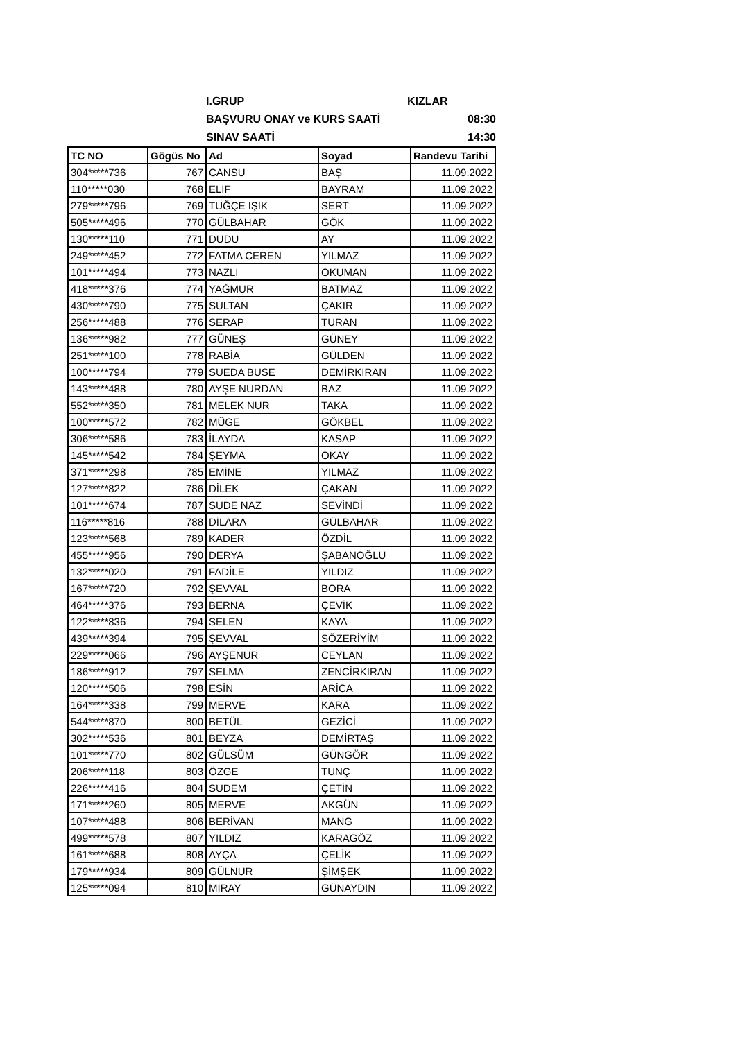I.GRUP KIZLAR
BAŞVURU ONAY ve KURS SAATİ 08:30
SINAV SAATİ 14:30
| TC NO | Gögüs No | Ad | Soyad | Randevu Tarihi |
| --- | --- | --- | --- | --- |
| 304*****736 | 767 | CANSU | BAŞ | 11.09.2022 |
| 110*****030 | 768 | ELİF | BAYRAM | 11.09.2022 |
| 279*****796 | 769 | TUĞÇE IŞIK | SERT | 11.09.2022 |
| 505*****496 | 770 | GÜLBAHAR | GÖK | 11.09.2022 |
| 130*****110 | 771 | DUDU | AY | 11.09.2022 |
| 249*****452 | 772 | FATMA CEREN | YILMAZ | 11.09.2022 |
| 101*****494 | 773 | NAZLI | OKUMAN | 11.09.2022 |
| 418*****376 | 774 | YAĞMUR | BATMAZ | 11.09.2022 |
| 430*****790 | 775 | SULTAN | ÇAKIR | 11.09.2022 |
| 256*****488 | 776 | SERAP | TURAN | 11.09.2022 |
| 136*****982 | 777 | GÜNEŞ | GÜNEY | 11.09.2022 |
| 251*****100 | 778 | RABİA | GÜLDEN | 11.09.2022 |
| 100*****794 | 779 | SUEDA BUSE | DEMİRKIRAN | 11.09.2022 |
| 143*****488 | 780 | AYŞE NURDAN | BAZ | 11.09.2022 |
| 552*****350 | 781 | MELEK NUR | TAKA | 11.09.2022 |
| 100*****572 | 782 | MÜGE | GÖKBEL | 11.09.2022 |
| 306*****586 | 783 | İLAYDA | KASAP | 11.09.2022 |
| 145*****542 | 784 | ŞEYMA | OKAY | 11.09.2022 |
| 371*****298 | 785 | EMİNE | YILMAZ | 11.09.2022 |
| 127*****822 | 786 | DİLEK | ÇAKAN | 11.09.2022 |
| 101*****674 | 787 | SUDE NAZ | SEVİNDİ | 11.09.2022 |
| 116*****816 | 788 | DİLARA | GÜLBAHAR | 11.09.2022 |
| 123*****568 | 789 | KADER | ÖZDİL | 11.09.2022 |
| 455*****956 | 790 | DERYA | ŞABANOĞLU | 11.09.2022 |
| 132*****020 | 791 | FADİLE | YILDIZ | 11.09.2022 |
| 167*****720 | 792 | ŞEVVAL | BORA | 11.09.2022 |
| 464*****376 | 793 | BERNA | ÇEVİK | 11.09.2022 |
| 122*****836 | 794 | SELEN | KAYA | 11.09.2022 |
| 439*****394 | 795 | ŞEVVAL | SÖZERİYİM | 11.09.2022 |
| 229*****066 | 796 | AYŞENUR | CEYLAN | 11.09.2022 |
| 186*****912 | 797 | SELMA | ZENCİRKIRAN | 11.09.2022 |
| 120*****506 | 798 | ESİN | ARİCA | 11.09.2022 |
| 164*****338 | 799 | MERVE | KARA | 11.09.2022 |
| 544*****870 | 800 | BETÜL | GEZİCİ | 11.09.2022 |
| 302*****536 | 801 | BEYZA | DEMİRTAŞ | 11.09.2022 |
| 101*****770 | 802 | GÜLSÜM | GÜNGÖR | 11.09.2022 |
| 206*****118 | 803 | ÖZGE | TUNÇ | 11.09.2022 |
| 226*****416 | 804 | SUDEM | ÇETİN | 11.09.2022 |
| 171*****260 | 805 | MERVE | AKGÜN | 11.09.2022 |
| 107*****488 | 806 | BERİVAN | MANG | 11.09.2022 |
| 499*****578 | 807 | YILDIZ | KARAGÖZ | 11.09.2022 |
| 161*****688 | 808 | AYÇA | ÇELİK | 11.09.2022 |
| 179*****934 | 809 | GÜLNUR | ŞİMŞEK | 11.09.2022 |
| 125*****094 | 810 | MİRAY | GÜNAYDIN | 11.09.2022 |